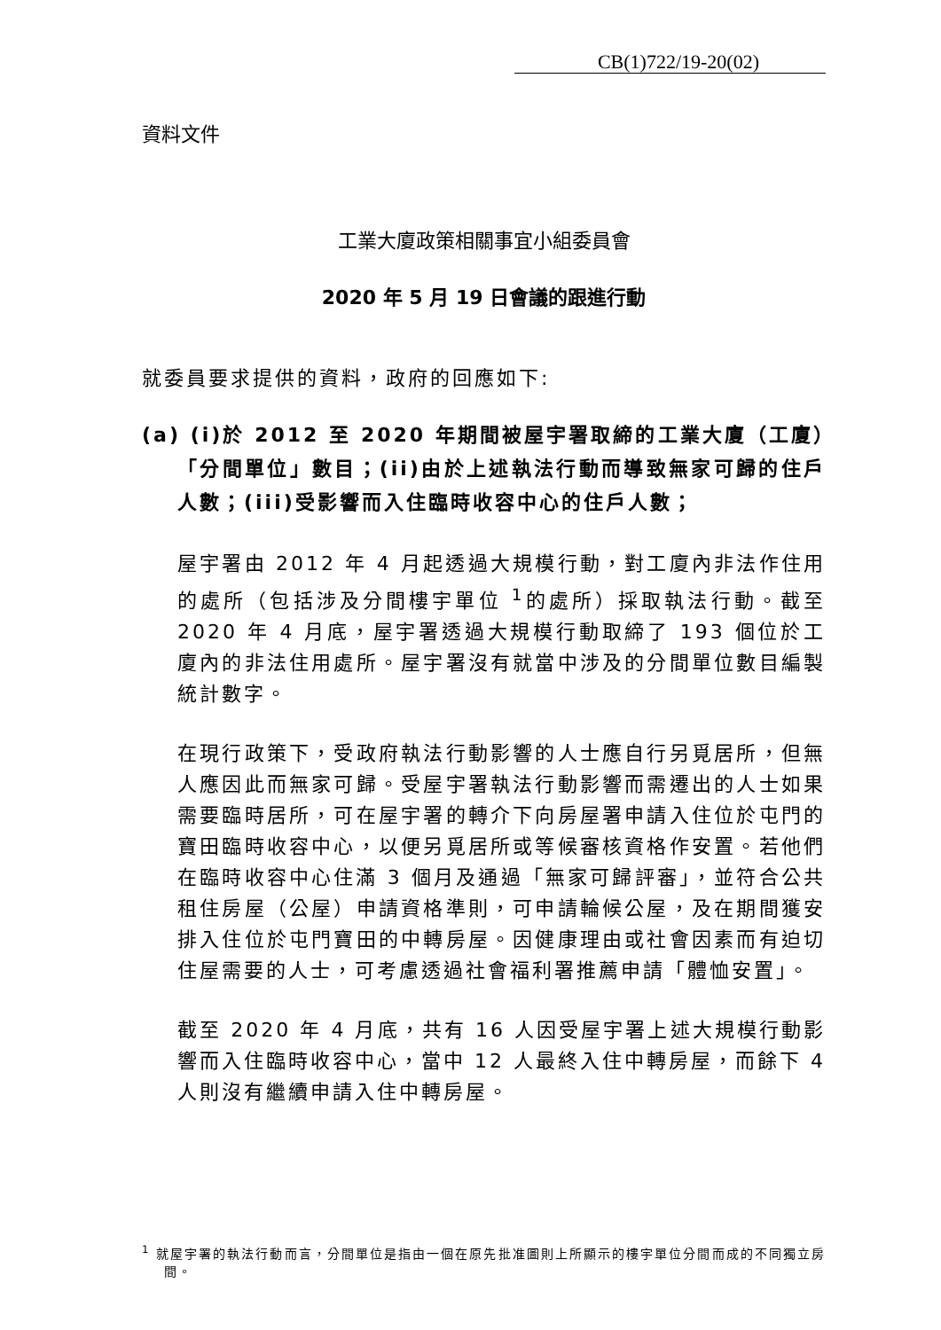CB(1)722/19-20(02)
資料文件
工業大廈政策相關事宜小組委員會
2020 年 5 月 19 日會議的跟進行動
就委員要求提供的資料，政府的回應如下:
(a) (i)於 2012 至 2020 年期間被屋宇署取締的工業大廈（工廈）「分間單位」數目；(ii)由於上述執法行動而導致無家可歸的住戶人數；(iii)受影響而入住臨時收容中心的住戶人數；
屋宇署由 2012 年 4 月起透過大規模行動，對工廈內非法作住用的處所（包括涉及分間樓宇單位 <sup>1</sup>的處所）採取執法行動。截至 2020 年 4 月底，屋宇署透過大規模行動取締了 193 個位於工廈內的非法住用處所。屋宇署沒有就當中涉及的分間單位數目編製統計數字。
在現行政策下，受政府執法行動影響的人士應自行另覓居所，但無人應因此而無家可歸。受屋宇署執法行動影響而需遷出的人士如果需要臨時居所，可在屋宇署的轉介下向房屋署申請入住位於屯門的寶田臨時收容中心，以便另覓居所或等候審核資格作安置。若他們在臨時收容中心住滿 3 個月及通過「無家可歸評審」，並符合公共租住房屋（公屋）申請資格準則，可申請輪候公屋，及在期間獲安排入住位於屯門寶田的中轉房屋。因健康理由或社會因素而有迫切住屋需要的人士，可考慮透過社會福利署推薦申請「體恤安置」。
截至 2020 年 4 月底，共有 16 人因受屋宇署上述大規模行動影響而入住臨時收容中心，當中 12 人最終入住中轉房屋，而餘下 4 人則沒有繼續申請入住中轉房屋。
<sup>1</sup> 就屋宇署的執法行動而言，分間單位是指由一個在原先批准圖則上所顯示的樓宇單位分間而成的不同獨立房間。